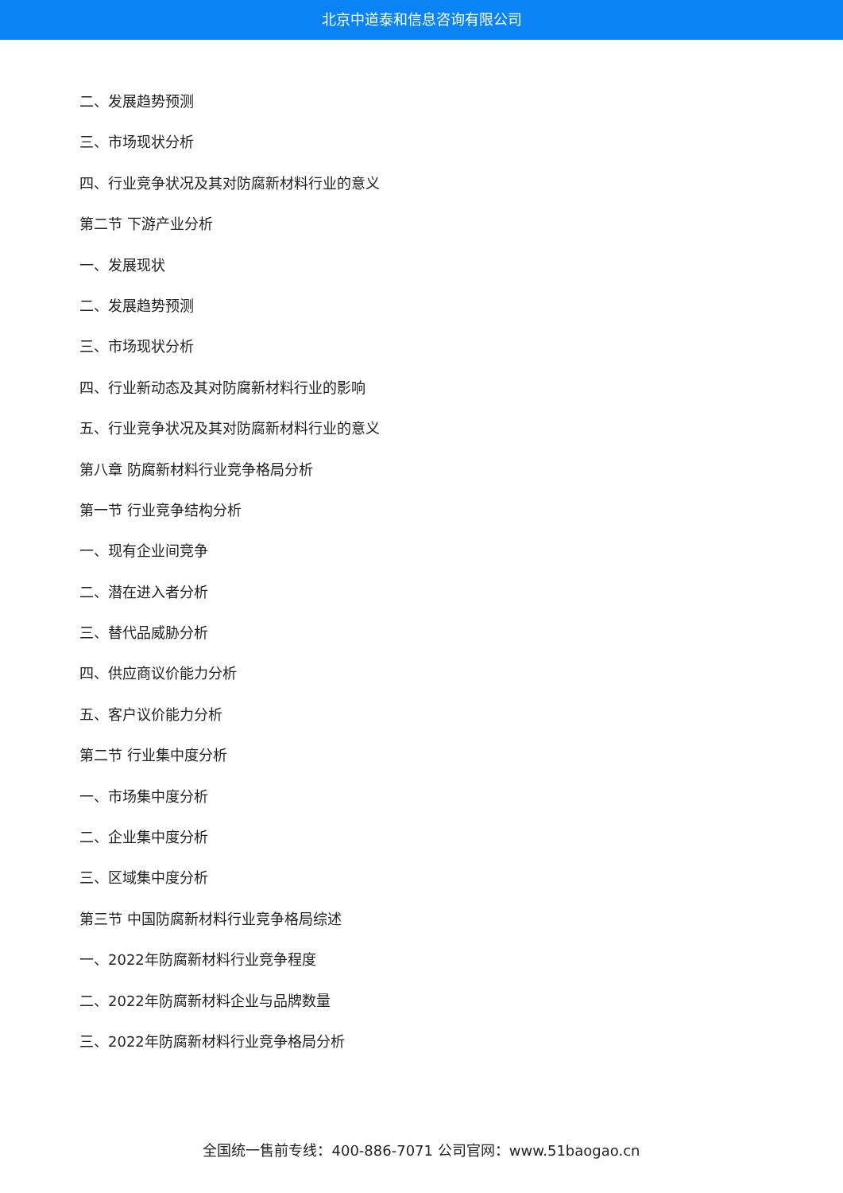北京中道泰和信息咨询有限公司
二、发展趋势预测
三、市场现状分析
四、行业竞争状况及其对防腐新材料行业的意义
第二节 下游产业分析
一、发展现状
二、发展趋势预测
三、市场现状分析
四、行业新动态及其对防腐新材料行业的影响
五、行业竞争状况及其对防腐新材料行业的意义
第八章 防腐新材料行业竞争格局分析
第一节 行业竞争结构分析
一、现有企业间竞争
二、潜在进入者分析
三、替代品威胁分析
四、供应商议价能力分析
五、客户议价能力分析
第二节 行业集中度分析
一、市场集中度分析
二、企业集中度分析
三、区域集中度分析
第三节 中国防腐新材料行业竞争格局综述
一、2022年防腐新材料行业竞争程度
二、2022年防腐新材料企业与品牌数量
三、2022年防腐新材料行业竞争格局分析
全国统一售前专线：400-886-7071 公司官网：www.51baogao.cn